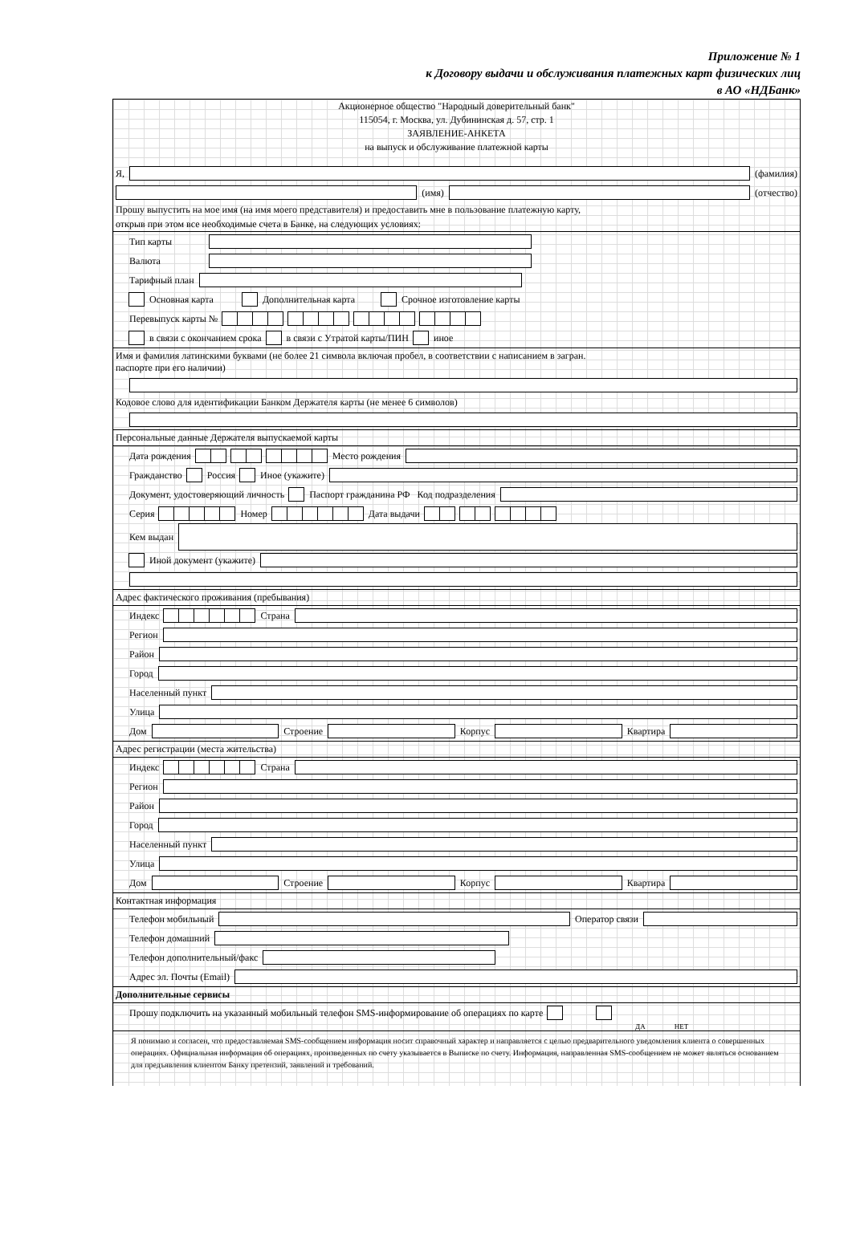Приложение № 1
к Договору выдачи и обслуживания платежных карт физических лиц
в АО «НДБанк»
Акционерное общество "Народный доверительный банк"
115054, г. Москва, ул. Дубининская д. 57, стр. 1
ЗАЯВЛЕНИЕ-АНКЕТА
на выпуск и обслуживание платежной карты
Я, (фамилия)
(имя) (отчество)
Прошу выпустить на мое имя (на имя моего представителя) и предоставить мне в пользование платежную карту,
открыв при этом все необходимые счета в Банке, на следующих условиях:
Тип карты
Валюта
Тарифный план
Основная карта Дополнительная карта Срочное изготовление карты
Перевыпуск карты №
в связи с окончанием срока в связи с Утратой карты/ПИН иное
Имя и фамилия латинскими буквами (не более 21 символа включая пробел, в соответствии с написанием в загран.
паспорте при его наличии)
Кодовое слово для идентификации Банком Держателя карты (не менее 6 символов)
Персональные данные Держателя выпускаемой карты
Дата рождения Место рождения
Гражданство Россия Иное (укажите)
Документ, удостоверяющий личность Паспорт гражданина РФ Код подразделения
Серия Номер Дата выдачи
Кем выдан
Иной документ (укажите)
Адрес фактического проживания (пребывания)
Индекс Страна
Регион
Район
Город
Населенный пункт
Улица
Дом Строение Корпус Квартира
Адрес регистрации (места жительства)
Индекс Страна
Регион
Район
Город
Населенный пункт
Улица
Дом Строение Корпус Квартира
Контактная информация
Телефон мобильный Оператор связи
Телефон домашний
Телефон дополнительный/факс
Адрес эл. Почты (Email)
Дополнительные сервисы
Прошу подключить на указанный мобильный телефон SMS-информирование об операциях по карте
ДА НЕТ
Я понимаю и согласен, что предоставляемая SMS-сообщением информация носит справочный характер и направляется с целью предварительного уведомления клиента о совершенных операциях. Официальная информация об операциях, произведенных по счету указывается в Выписке по счету. Информация, направленная SMS-сообщением не может являться основанием для предъявления клиентом Банку претензий, заявлений и требований.